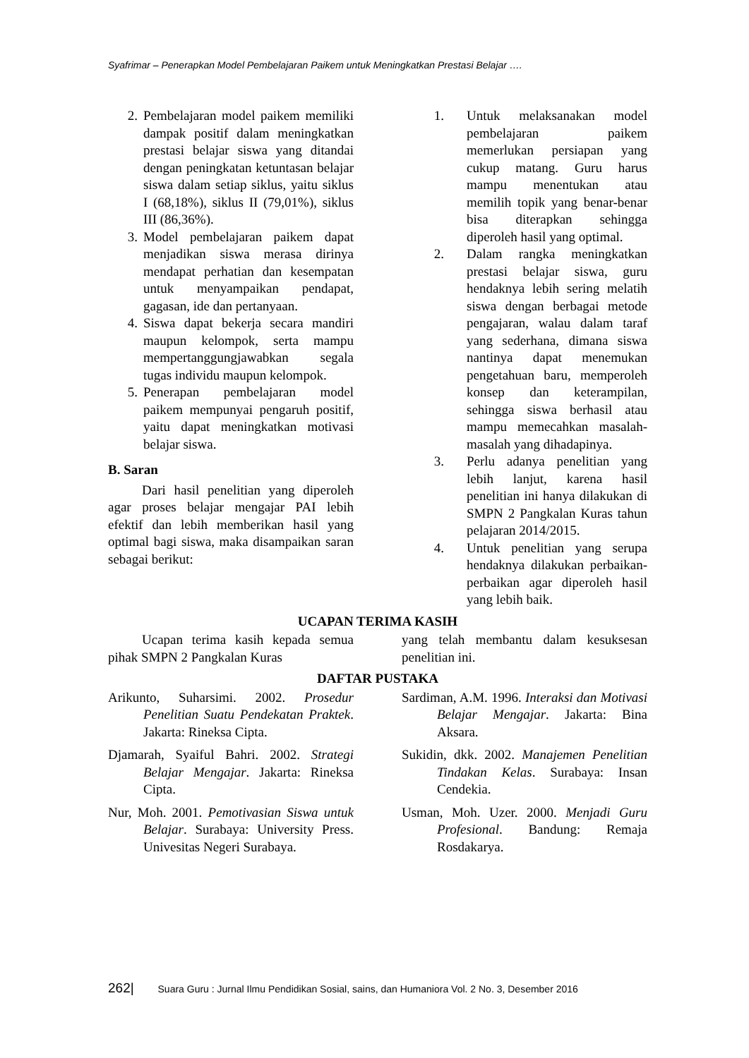Syafrimar – Penerapkan Model Pembelajaran Paikem untuk Meningkatkan Prestasi Belajar ….
2. Pembelajaran model paikem memiliki dampak positif dalam meningkatkan prestasi belajar siswa yang ditandai dengan peningkatan ketuntasan belajar siswa dalam setiap siklus, yaitu siklus I (68,18%), siklus II (79,01%), siklus III (86,36%).
3. Model pembelajaran paikem dapat menjadikan siswa merasa dirinya mendapat perhatian dan kesempatan untuk menyampaikan pendapat, gagasan, ide dan pertanyaan.
4. Siswa dapat bekerja secara mandiri maupun kelompok, serta mampu mempertanggungjawabkan segala tugas individu maupun kelompok.
5. Penerapan pembelajaran model paikem mempunyai pengaruh positif, yaitu dapat meningkatkan motivasi belajar siswa.
B. Saran
Dari hasil penelitian yang diperoleh agar proses belajar mengajar PAI lebih efektif dan lebih memberikan hasil yang optimal bagi siswa, maka disampaikan saran sebagai berikut:
1. Untuk melaksanakan model pembelajaran paikem memerlukan persiapan yang cukup matang. Guru harus mampu menentukan atau memilih topik yang benar-benar bisa diterapkan sehingga diperoleh hasil yang optimal.
2. Dalam rangka meningkatkan prestasi belajar siswa, guru hendaknya lebih sering melatih siswa dengan berbagai metode pengajaran, walau dalam taraf yang sederhana, dimana siswa nantinya dapat menemukan pengetahuan baru, memperoleh konsep dan keterampilan, sehingga siswa berhasil atau mampu memecahkan masalah-masalah yang dihadapinya.
3. Perlu adanya penelitian yang lebih lanjut, karena hasil penelitian ini hanya dilakukan di SMPN 2 Pangkalan Kuras tahun pelajaran 2014/2015.
4. Untuk penelitian yang serupa hendaknya dilakukan perbaikan-perbaikan agar diperoleh hasil yang lebih baik.
UCAPAN TERIMA KASIH
Ucapan terima kasih kepada semua pihak SMPN 2 Pangkalan Kuras
yang telah membantu dalam kesuksesan penelitian ini.
DAFTAR PUSTAKA
Arikunto, Suharsimi. 2002. Prosedur Penelitian Suatu Pendekatan Praktek. Jakarta: Rineksa Cipta.
Djamarah, Syaiful Bahri. 2002. Strategi Belajar Mengajar. Jakarta: Rineksa Cipta.
Nur, Moh. 2001. Pemotivasian Siswa untuk Belajar. Surabaya: University Press. Univesitas Negeri Surabaya.
Sardiman, A.M. 1996. Interaksi dan Motivasi Belajar Mengajar. Jakarta: Bina Aksara.
Sukidin, dkk. 2002. Manajemen Penelitian Tindakan Kelas. Surabaya: Insan Cendekia.
Usman, Moh. Uzer. 2000. Menjadi Guru Profesional. Bandung: Remaja Rosdakarya.
262| Suara Guru : Jurnal Ilmu Pendidikan Sosial, sains, dan Humaniora Vol. 2 No. 3, Desember 2016